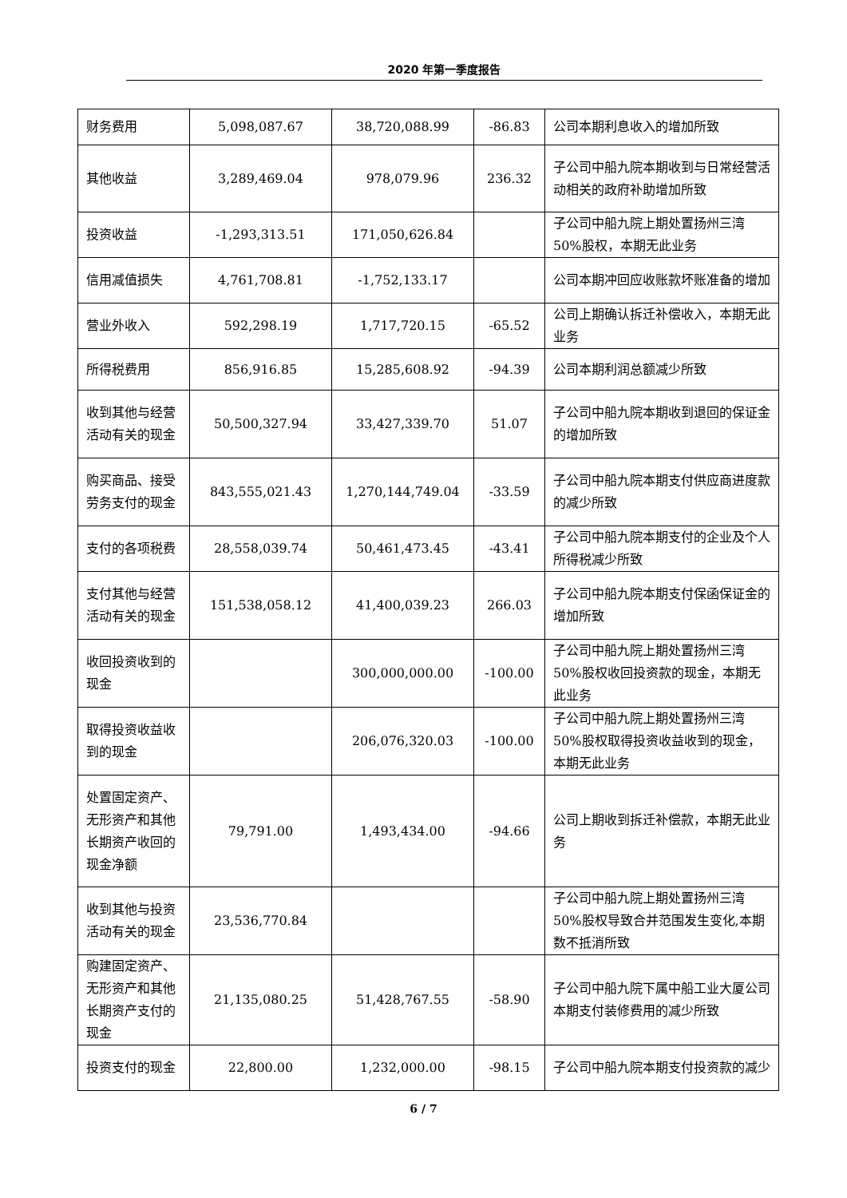2020 年第一季度报告
| 财务费用 | 5,098,087.67 | 38,720,088.99 | -86.83 | 公司本期利息收入的增加所致 |
| 其他收益 | 3,289,469.04 | 978,079.96 | 236.32 | 子公司中船九院本期收到与日常经营活动相关的政府补助增加所致 |
| 投资收益 | -1,293,313.51 | 171,050,626.84 | | 子公司中船九院上期处置扬州三湾 50%股权，本期无此业务 |
| 信用减值损失 | 4,761,708.81 | -1,752,133.17 | | 公司本期冲回应收账款坏账准备的增加 |
| 营业外收入 | 592,298.19 | 1,717,720.15 | -65.52 | 公司上期确认拆迁补偿收入，本期无此业务 |
| 所得税费用 | 856,916.85 | 15,285,608.92 | -94.39 | 公司本期利润总额减少所致 |
| 收到其他与经营活动有关的现金 | 50,500,327.94 | 33,427,339.70 | 51.07 | 子公司中船九院本期收到退回的保证金的增加所致 |
| 购买商品、接受劳务支付的现金 | 843,555,021.43 | 1,270,144,749.04 | -33.59 | 子公司中船九院本期支付供应商进度款的减少所致 |
| 支付的各项税费 | 28,558,039.74 | 50,461,473.45 | -43.41 | 子公司中船九院本期支付的企业及个人所得税减少所致 |
| 支付其他与经营活动有关的现金 | 151,538,058.12 | 41,400,039.23 | 266.03 | 子公司中船九院本期支付保函保证金的增加所致 |
| 收回投资收到的现金 | | 300,000,000.00 | -100.00 | 子公司中船九院上期处置扬州三湾 50%股权收回投资款的现金，本期无此业务 |
| 取得投资收益收到的现金 | | 206,076,320.03 | -100.00 | 子公司中船九院上期处置扬州三湾 50%股权取得投资收益收到的现金，本期无此业务 |
| 处置固定资产、无形资产和其他长期资产收回的现金净额 | 79,791.00 | 1,493,434.00 | -94.66 | 公司上期收到拆迁补偿款，本期无此业务 |
| 收到其他与投资活动有关的现金 | 23,536,770.84 | | | 子公司中船九院上期处置扬州三湾 50%股权导致合并范围发生变化,本期数不抵消所致 |
| 购建固定资产、无形资产和其他长期资产支付的现金 | 21,135,080.25 | 51,428,767.55 | -58.90 | 子公司中船九院下属中船工业大厦公司本期支付装修费用的减少所致 |
| 投资支付的现金 | 22,800.00 | 1,232,000.00 | -98.15 | 子公司中船九院本期支付投资款的减少 |
6 / 7